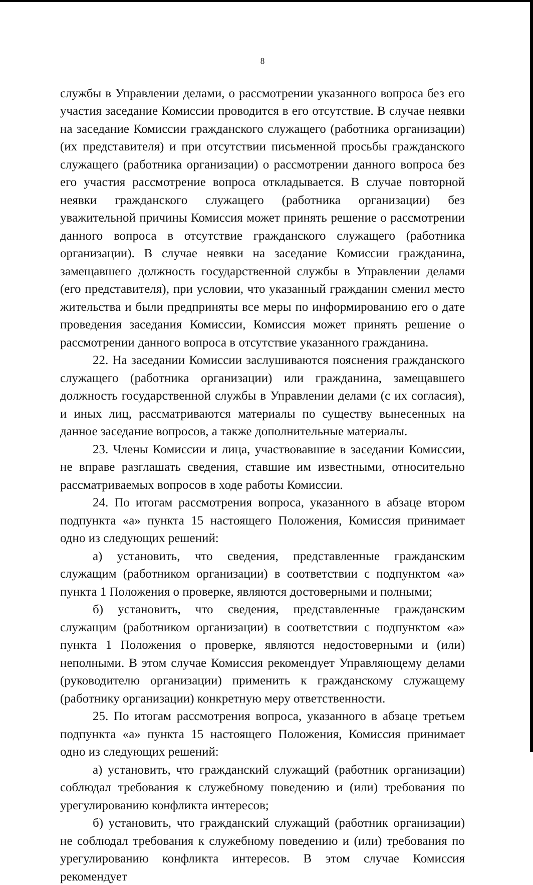8
службы в Управлении делами, о рассмотрении указанного вопроса без его участия заседание Комиссии проводится в его отсутствие. В случае неявки на заседание Комиссии гражданского служащего (работника организации) (их представителя) и при отсутствии письменной просьбы гражданского служащего (работника организации) о рассмотрении данного вопроса без его участия рассмотрение вопроса откладывается. В случае повторной неявки гражданского служащего (работника организации) без уважительной причины Комиссия может принять решение о рассмотрении данного вопроса в отсутствие гражданского служащего (работника организации). В случае неявки на заседание Комиссии гражданина, замещавшего должность государственной службы в Управлении делами (его представителя), при условии, что указанный гражданин сменил место жительства и были предприняты все меры по информированию его о дате проведения заседания Комиссии, Комиссия может принять решение о рассмотрении данного вопроса в отсутствие указанного гражданина.
22. На заседании Комиссии заслушиваются пояснения гражданского служащего (работника организации) или гражданина, замещавшего должность государственной службы в Управлении делами (с их согласия), и иных лиц, рассматриваются материалы по существу вынесенных на данное заседание вопросов, а также дополнительные материалы.
23. Члены Комиссии и лица, участвовавшие в заседании Комиссии, не вправе разглашать сведения, ставшие им известными, относительно рассматриваемых вопросов в ходе работы Комиссии.
24. По итогам рассмотрения вопроса, указанного в абзаце втором подпункта «а» пункта 15 настоящего Положения, Комиссия принимает одно из следующих решений:
а) установить, что сведения, представленные гражданским служащим (работником организации) в соответствии с подпунктом «а» пункта 1 Положения о проверке, являются достоверными и полными;
б) установить, что сведения, представленные гражданским служащим (работником организации) в соответствии с подпунктом «а» пункта 1 Положения о проверке, являются недостоверными и (или) неполными. В этом случае Комиссия рекомендует Управляющему делами (руководителю организации) применить к гражданскому служащему (работнику организации) конкретную меру ответственности.
25. По итогам рассмотрения вопроса, указанного в абзаце третьем подпункта «а» пункта 15 настоящего Положения, Комиссия принимает одно из следующих решений:
а) установить, что гражданский служащий (работник организации) соблюдал требования к служебному поведению и (или) требования по урегулированию конфликта интересов;
б) установить, что гражданский служащий (работник организации) не соблюдал требования к служебному поведению и (или) требования по урегулированию конфликта интересов. В этом случае Комиссия рекомендует